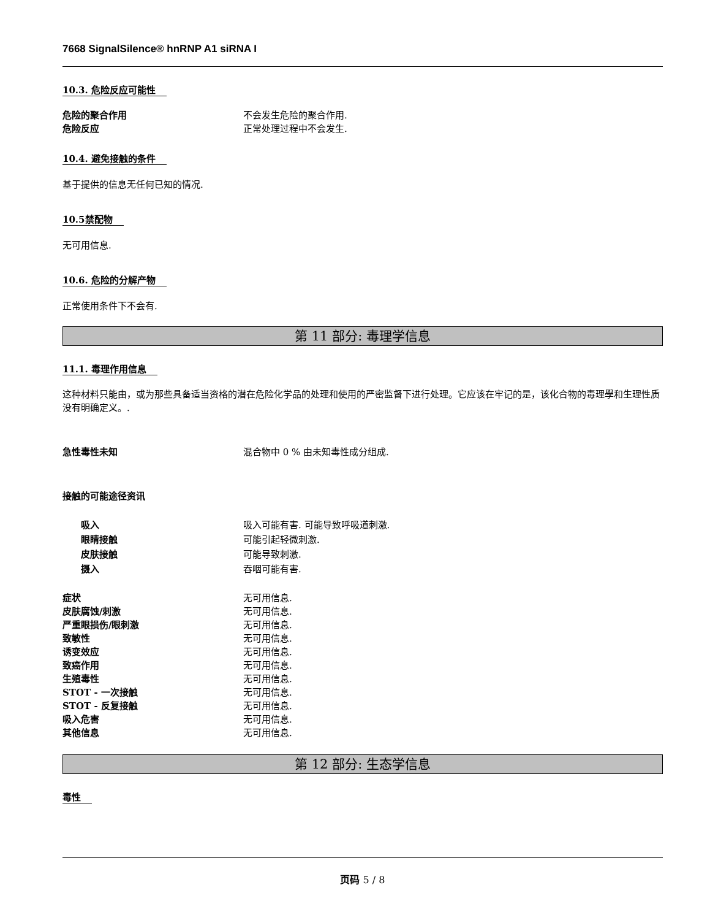7668 SignalSilence® hnRNP A1 siRNA I
10.3. 危险反应可能性
危险的聚合作用 不会发生危险的聚合作用.
危险反应 正常处理过程中不会发生.
10.4. 避免接触的条件
基于提供的信息无任何已知的情况.
10.5禁配物
无可用信息.
10.6. 危险的分解产物
正常使用条件下不会有.
第 11 部分: 毒理学信息
11.1. 毒理作用信息
这种材料只能由，或为那些具备适当资格的潜在危险化学品的处理和使用的严密监督下进行处理。它应该在牢记的是，该化合物的毒理學和生理性质没有明确定义。.
急性毒性未知 混合物中 0 % 由未知毒性成分组成.
接触的可能途径资讯
吸入 吸入可能有害. 可能导致呼吸道刺激.
眼睛接触 可能引起轻微刺激.
皮肤接触 可能导致刺激.
摄入 吞咽可能有害.
症状 无可用信息.
皮肤腐蚀/刺激 无可用信息.
严重眼损伤/眼刺激 无可用信息.
致敏性 无可用信息.
诱变效应 无可用信息.
致癌作用 无可用信息.
生殖毒性 无可用信息.
STOT - 一次接触 无可用信息.
STOT - 反复接触 无可用信息.
吸入危害 无可用信息.
其他信息 无可用信息.
第 12 部分: 生态学信息
毒性
页码 5 / 8